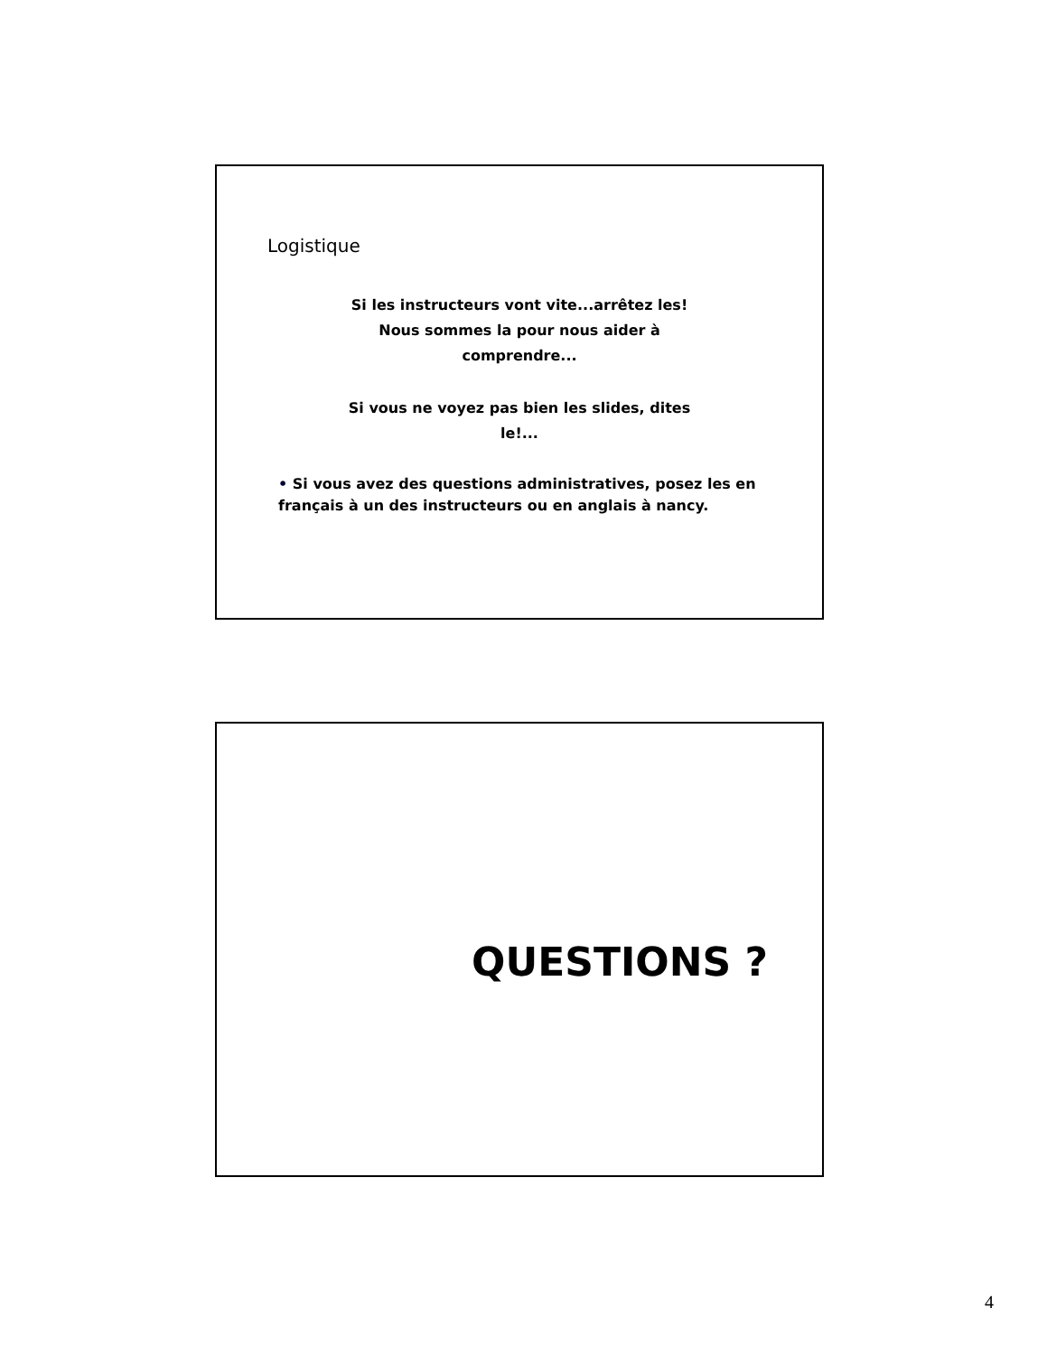Logistique
Si les instructeurs vont vite...arrêtez les! Nous sommes la pour nous aider à comprendre...
Si vous ne voyez pas bien les slides, dites le!...
• Si vous avez des questions administratives, posez les en français à un des instructeurs ou en anglais à nancy.
QUESTIONS ?
4